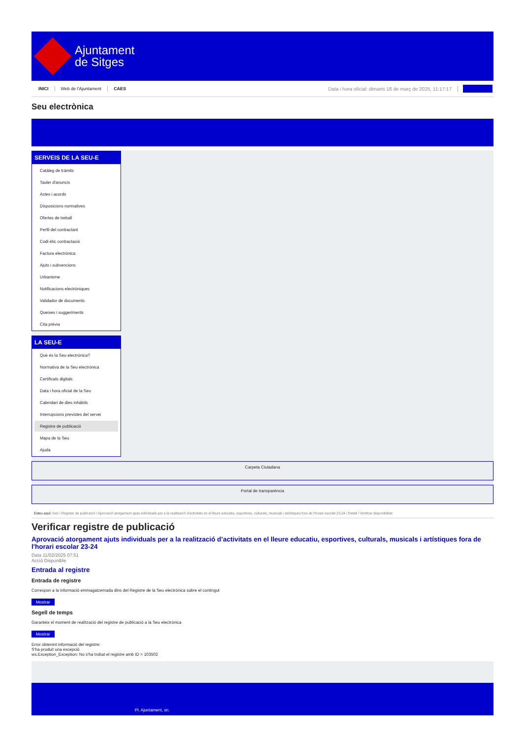Ajuntament
de Sitges
INICI Web de l'Ajuntament CAES Data i hora oficial: dimarts 18 de març de 2025, 11:17:17
Seu electrònica
SERVEIS DE LA SEU-E
Catàleg de tràmits
Tauler d'anuncis
Actes i acords
Disposicions normatives
Ofertes de treball
Perfil del contractant
Codi ètic contractació
Factura electrònica
Ajuts i subvencions
Urbanisme
Notificacions electròniques
Validador de documents
Queixes i suggeriments
Cita prèvia
LA SEU-E
Què és la Seu electrònica?
Normativa de la Seu electrònica
Certificats digitals
Data i hora oficial de la Seu
Calendari de dies inhàbils
Interrupcions previstes del servei
Registre de publicació
Mapa de la Seu
Ajuda
Carpeta Ciutadana
Portal de transparència
Esteu aquí: Inici / Registre de publicació / Aprovació atorgament ajuts individuals per a la realització d'activitats en el lleure educatiu, esportives, culturals, musicals i artístiques fora de l'horari escolar 23-24 / Detall / Verificar disponibilitat
Verificar registre de publicació
Aprovació atorgament ajuts individuals per a la realització d’activitats en el lleure educatiu, esportives, culturals, musicals i artístiques fora de l'horari escolar 23-24
Data 11/02/2025 07:51
Acció Disponible
Entrada al registre
Entrada de registre
Correspon a la informació emmagatzemada dins del Registre de la Seu electrònica sobre el contingut
Mostrar
Segell de temps
Garanteix el moment de realització del registre de publicació a la Seu electrònica
Mostrar
Error obtenint informació del registre:
S'ha produit una excepció
ws.Exception_Exception: No s'ha trobat el registre amb ID = 103502
Pl. Ajuntament, sn.